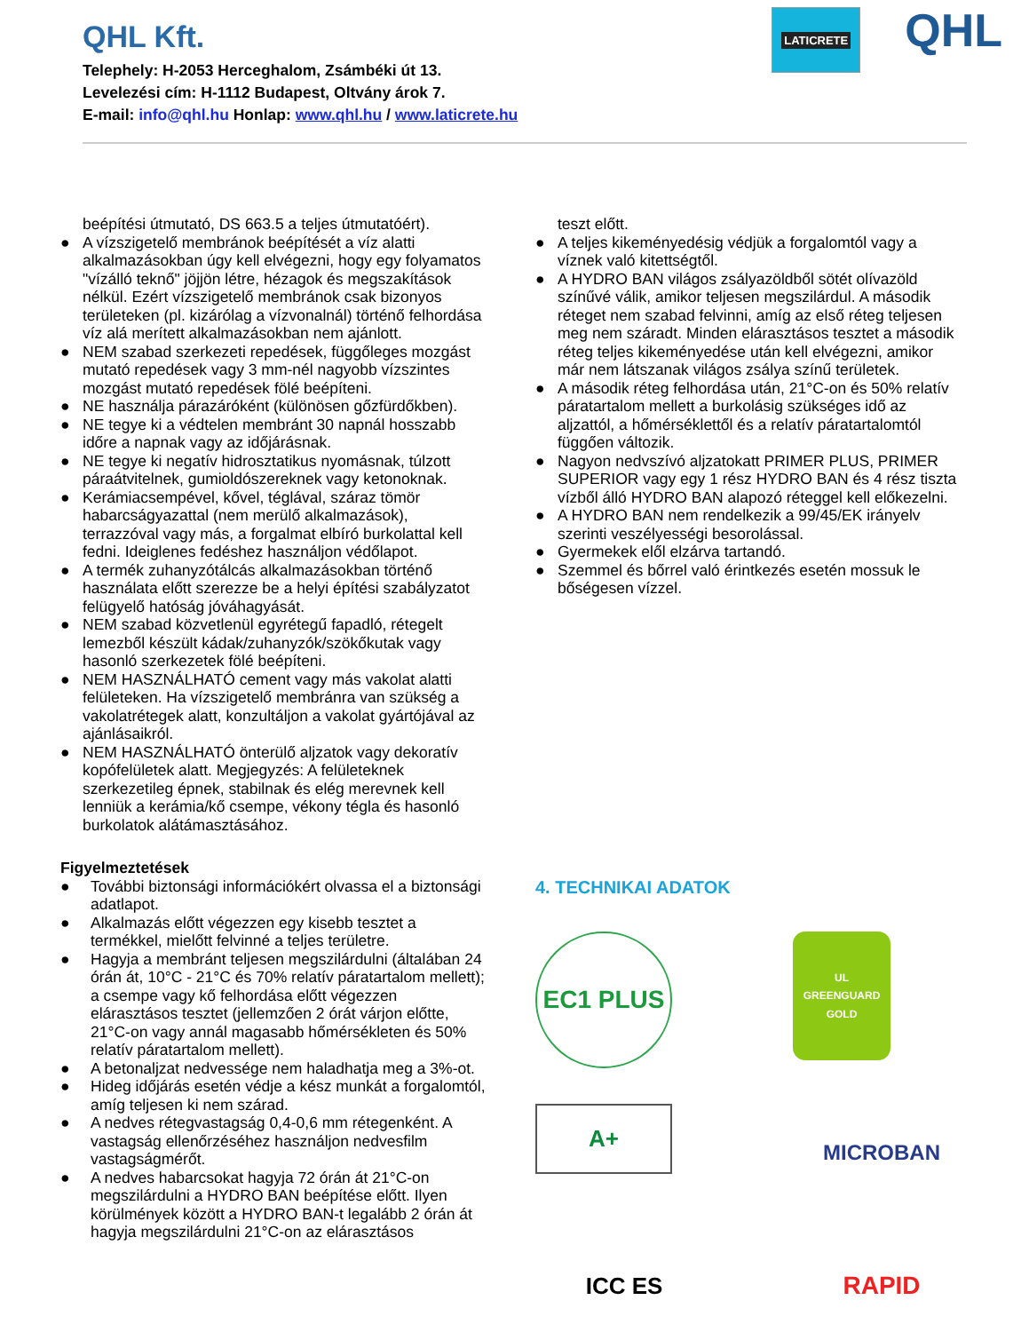QHL Kft.
Telephely: H-2053 Herceghalom, Zsámbéki út 13.
Levelezési cím: H-1112 Budapest, Oltvány árok 7.
E-mail: info@qhl.hu Honlap: www.qhl.hu / www.laticrete.hu
LATICRETE
QHL
beépítési útmutató, DS 663.5 a teljes útmutatóért).
● A vízszigetelő membránok beépítését a víz alatti alkalmazásokban úgy kell elvégezni, hogy egy folyamatos "vízálló teknő" jöjjön létre, hézagok és megszakítások nélkül. Ezért vízszigetelő membránok csak bizonyos területeken (pl. kizárólag a vízvonalnál) történő felhordása víz alá merített alkalmazásokban nem ajánlott.
● NEM szabad szerkezeti repedések, függőleges mozgást mutató repedések vagy 3 mm-nél nagyobb vízszintes mozgást mutató repedések fölé beépíteni.
● NE használja párazáróként (különösen gőzfürdőkben).
● NE tegye ki a védtelen membránt 30 napnál hosszabb időre a napnak vagy az időjárásnak.
● NE tegye ki negatív hidrosztatikus nyomásnak, túlzott páraátvitelnek, gumioldószereknek vagy ketonoknak.
● Kerámiacsempével, kővel, téglával, száraz tömör habarcságyazattal (nem merülő alkalmazások), terrazzóval vagy más, a forgalmat elbíró burkolattal kell fedni. Ideiglenes fedéshez használjon védőlapot.
● A termék zuhanyzótálcás alkalmazásokban történő használata előtt szerezze be a helyi építési szabályzatot felügyelő hatóság jóváhagyását.
● NEM szabad közvetlenül egyrétegű fapadló, rétegelt lemezből készült kádak/zuhanyzók/szökőkutak vagy hasonló szerkezetek fölé beépíteni.
● NEM HASZNÁLHATÓ cement vagy más vakolat alatti felületeken. Ha vízszigetelő membránra van szükség a vakolatrétegek alatt, konzultáljon a vakolat gyártójával az ajánlásaikról.
● NEM HASZNÁLHATÓ önterülő aljzatok vagy dekoratív kopófelületek alatt. Megjegyzés: A felületeknek szerkezetileg épnek, stabilnak és elég merevnek kell lenniük a kerámia/kő csempe, vékony tégla és hasonló burkolatok alátámasztásához.
Figyelmeztetések
● További biztonsági információkért olvassa el a biztonsági adatlapot.
● Alkalmazás előtt végezzen egy kisebb tesztet a termékkel, mielőtt felvinné a teljes területre.
● Hagyja a membránt teljesen megszilárdulni (általában 24 órán át, 10°C - 21°C és 70% relatív páratartalom mellett); a csempe vagy kő felhordása előtt végezzen elárasztásos tesztet (jellemzően 2 órát várjon előtte, 21°C-on vagy annál magasabb hőmérsékleten és 50% relatív páratartalom mellett).
● A betonaljzat nedvessége nem haladhatja meg a 3%-ot.
● Hideg időjárás esetén védje a kész munkát a forgalomtól, amíg teljesen ki nem szárad.
● A nedves rétegvastagság 0,4-0,6 mm rétegenként. A vastagság ellenőrzéséhez használjon nedvesfilm vastagságmérőt.
● A nedves habarcsokat hagyja 72 órán át 21°C-on megszilárdulni a HYDRO BAN beépítése előtt. Ilyen körülmények között a HYDRO BAN-t legalább 2 órán át hagyja megszilárdulni 21°C-on az elárasztásos
teszt előtt.
● A teljes kikeményedésig védjük a forgalomtól vagy a víznek való kitettségtől.
● A HYDRO BAN világos zsályazöldből sötét olívazöld színűvé válik, amikor teljesen megszilárdul. A második réteget nem szabad felvinni, amíg az első réteg teljesen meg nem száradt. Minden elárasztásos tesztet a második réteg teljes kikeményedése után kell elvégezni, amikor már nem látszanak világos zsálya színű területek.
● A második réteg felhordása után, 21°C-on és 50% relatív páratartalom mellett a burkolásig szükséges idő az aljzattól, a hőmérséklettől és a relatív páratartalomtól függően változik.
● Nagyon nedvszívó aljzatokatt PRIMER PLUS, PRIMER SUPERIOR vagy egy 1 rész HYDRO BAN és 4 rész tiszta vízből álló HYDRO BAN alapozó réteggel kell előkezelni.
● A HYDRO BAN nem rendelkezik a 99/45/EK irányelv szerinti veszélyességi besorolással.
● Gyermekek elől elzárva tartandó.
● Szemmel és bőrrel való érintkezés esetén mossuk le bőségesen vízzel.
4. TECHNIKAI ADATOK
EC1 PLUS
UL
GREENGUARD
GOLD
A+
MICROBAN
ICC ES
RAPID